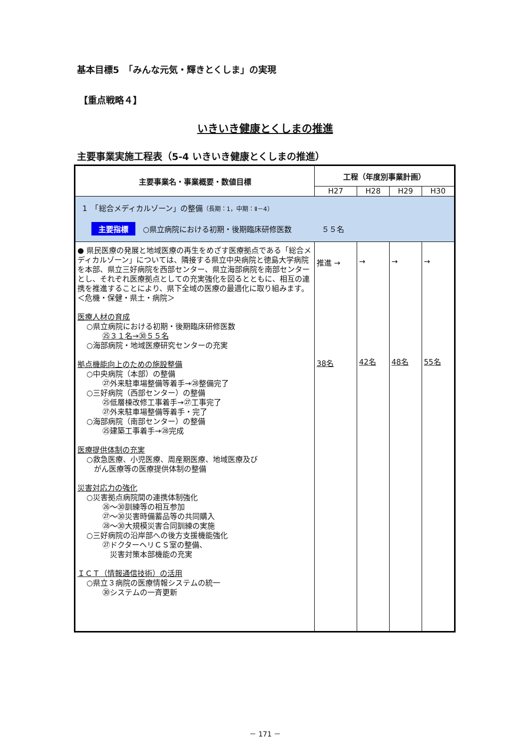基本目標5　「みんな元気・輝きとくしま」の実現
【重点戦略４】
いきいき健康とくしまの推進
主要事業実施工程表（5-4 いきいき健康とくしまの推進）
| 主要事業名・事業概要・数値目標 | 工程（年度別事業計画） | | | |
| --- | --- | --- | --- | --- |
| | H27 | H28 | H29 | H30 |
| 1 「総合メディカルゾーン」の整備 （長期：1，中期：Ⅱ－4） 主要指標 ○県立病院における初期・後期臨床研修医数 ５５名 | | | | |
| ● 県民医療の発展と地域医療の再生をめざす医療拠点である「総合メディカルゾーン」については、隣接する県立中央病院と徳島大学病院を本部、県立三好病院を西部センター、県立海部病院を南部センターとし、それぞれ医療拠点としての充実強化を図るとともに、相互の連携を推進することにより、県下全域の医療の最適化に取り組みます。 ＜危機・保健・県土・病院＞ 医療人材の育成 ○県立病院における初期・後期臨床研修医数 ㉕３１名→㉚５５名 ○海部病院・地域医療研究センターの充実 拠点機能向上のための施設整備 ○中央病院（本部）の整備 ㉗外来駐車場整備等着手→㉘整備完了 ○三好病院（西部センター）の整備 ㉕低層棟改修工事着手→㉗工事完了 ㉗外来駐車場整備等着手・完了 ○海部病院（南部センター）の整備 ㉕建築工事着手→㉘完成 医療提供体制の充実 ○救急医療、小児医療、周産期医療、地域医療及び がん医療等の医療提供体制の整備 災害対応力の強化 ○災害拠点病院間の連携体制強化 ㉖～㉚訓練等の相互参加 ㉗～㉚災害時備蓄品等の共同購入 ㉘～㉚大規模災害合同訓練の実施 ○三好病院の沿岸部への後方支援機能強化 ㉗ドクターヘリＣＳ室の整備、 災害対策本部機能の充実 ＩＣＴ（情報通信技術）の活用 ○県立３病院の医療情報システムの統一 ㉚システムの一斉更新 | 推進 → 38名 | → 42名 | → 48名 | → 55名 |
－ 171 －